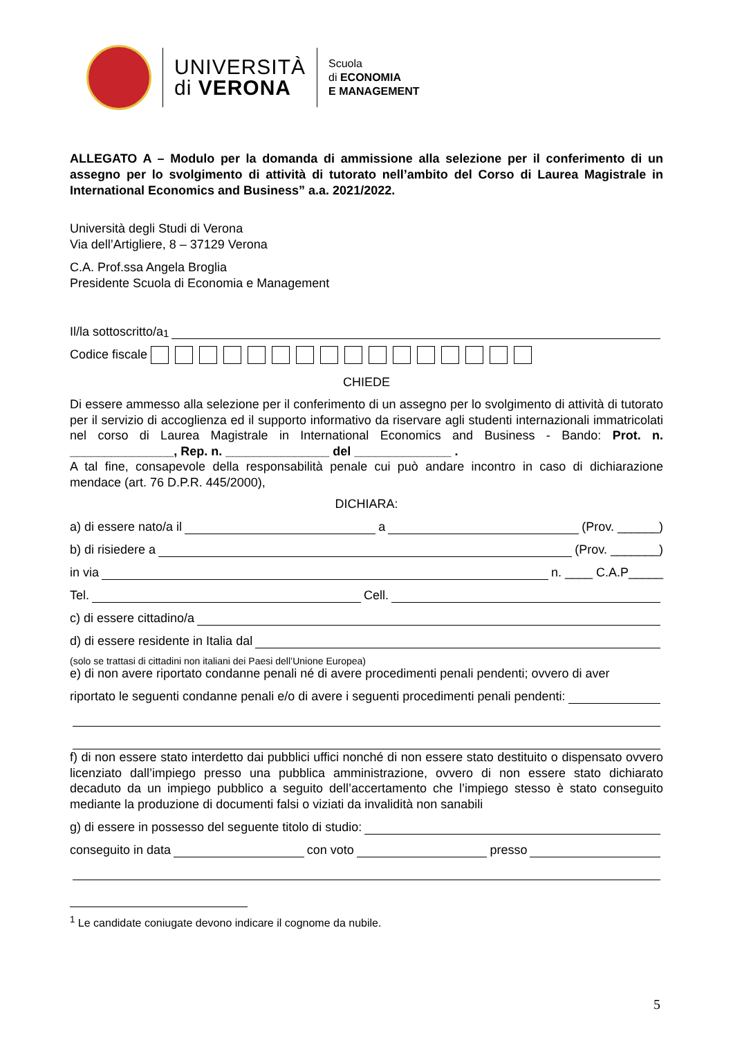UNIVERSITÀ
di VERONA
Scuola
di ECONOMIA
E MANAGEMENT
ALLEGATO A – Modulo per la domanda di ammissione alla selezione per il conferimento di un assegno per lo svolgimento di attività di tutorato nell’ambito del Corso di Laurea Magistrale in International Economics and Business” a.a. 2021/2022.
Università degli Studi di Verona
Via dell’Artigliere, 8 – 37129 Verona
C.A. Prof.ssa Angela Broglia
Presidente Scuola di Economia e Management
Il/la sottoscritto/a<sup>1</sup>
Codice fiscale
CHIEDE
Di essere ammesso alla selezione per il conferimento di un assegno per lo svolgimento di attività di tutorato per il servizio di accoglienza ed il supporto informativo da riservare agli studenti internazionali immatricolati nel corso di Laurea Magistrale in International Economics and Business - Bando: Prot. n. _______________, Rep. n. _______________ del ______________ .
A tal fine, consapevole della responsabilità penale cui può andare incontro in caso di dichiarazione mendace (art. 76 D.P.R. 445/2000),
DICHIARA:
a) di essere nato/a il a (Prov. ______)
b) di risiedere a (Prov. _______)
in via n. ____ C.A.P_____
Tel. Cell.
c) di essere cittadino/a
d) di essere residente in Italia dal
(solo se trattasi di cittadini non italiani dei Paesi dell’Unione Europea)
e) di non avere riportato condanne penali né di avere procedimenti penali pendenti; ovvero di aver
riportato le seguenti condanne penali e/o di avere i seguenti procedimenti penali pendenti:
f) di non essere stato interdetto dai pubblici uffici nonché di non essere stato destituito o dispensato ovvero licenziato dall’impiego presso una pubblica amministrazione, ovvero di non essere stato dichiarato decaduto da un impiego pubblico a seguito dell’accertamento che l’impiego stesso è stato conseguito mediante la produzione di documenti falsi o viziati da invalidità non sanabili
g) di essere in possesso del seguente titolo di studio:
conseguito in data con voto presso
<sup>1</sup> Le candidate coniugate devono indicare il cognome da nubile.
5